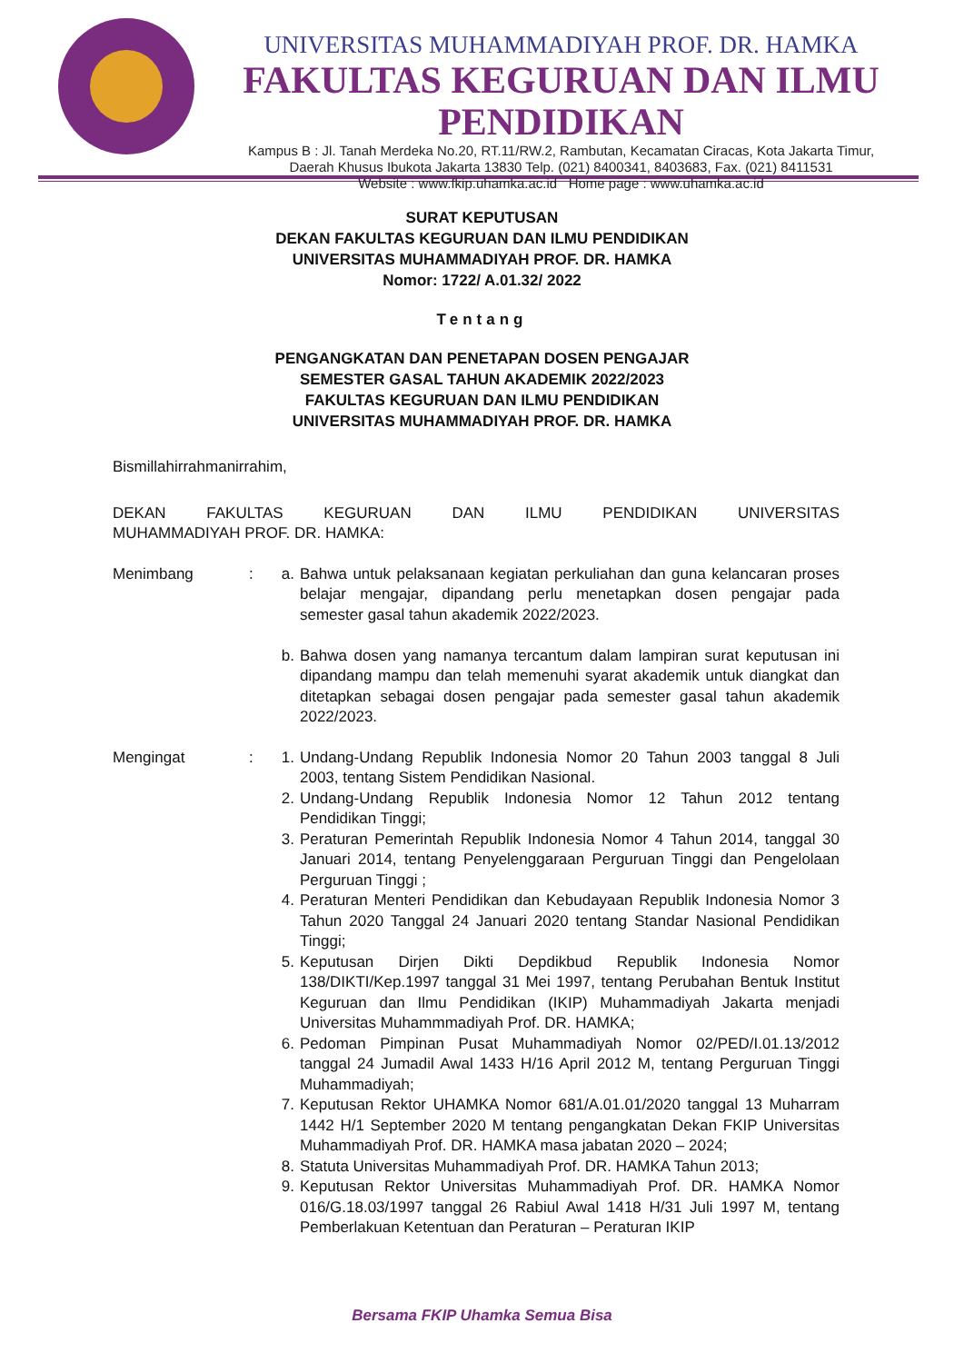UNIVERSITAS MUHAMMADIYAH PROF. DR. HAMKA
FAKULTAS KEGURUAN DAN ILMU PENDIDIKAN
Kampus B : Jl. Tanah Merdeka No.20, RT.11/RW.2, Rambutan, Kecamatan Ciracas, Kota Jakarta Timur,
Daerah Khusus Ibukota Jakarta 13830 Telp. (021) 8400341, 8403683, Fax. (021) 8411531
Website : www.fkip.uhamka.ac.id Home page : www.uhamka.ac.id
SURAT KEPUTUSAN
DEKAN FAKULTAS KEGURUAN DAN ILMU PENDIDIKAN
UNIVERSITAS MUHAMMADIYAH PROF. DR. HAMKA
Nomor: 1722/ A.01.32/ 2022
Tentang
PENGANGKATAN DAN PENETAPAN DOSEN PENGAJAR
SEMESTER GASAL TAHUN AKADEMIK 2022/2023
FAKULTAS KEGURUAN DAN ILMU PENDIDIKAN
UNIVERSITAS MUHAMMADIYAH PROF. DR. HAMKA
Bismillahirrahmanirrahim,
DEKAN FAKULTAS KEGURUAN DAN ILMU PENDIDIKAN UNIVERSITAS
MUHAMMADIYAH PROF. DR. HAMKA:
Menimbang : a. Bahwa untuk pelaksanaan kegiatan perkuliahan dan guna kelancaran proses belajar mengajar, dipandang perlu menetapkan dosen pengajar pada semester gasal tahun akademik 2022/2023.
b. Bahwa dosen yang namanya tercantum dalam lampiran surat keputusan ini dipandang mampu dan telah memenuhi syarat akademik untuk diangkat dan ditetapkan sebagai dosen pengajar pada semester gasal tahun akademik 2022/2023.
Mengingat : 1. Undang-Undang Republik Indonesia Nomor 20 Tahun 2003 tanggal 8 Juli 2003, tentang Sistem Pendidikan Nasional.
2. Undang-Undang Republik Indonesia Nomor 12 Tahun 2012 tentang Pendidikan Tinggi;
3. Peraturan Pemerintah Republik Indonesia Nomor 4 Tahun 2014, tanggal 30 Januari 2014, tentang Penyelenggaraan Perguruan Tinggi dan Pengelolaan Perguruan Tinggi ;
4. Peraturan Menteri Pendidikan dan Kebudayaan Republik Indonesia Nomor 3 Tahun 2020 Tanggal 24 Januari 2020 tentang Standar Nasional Pendidikan Tinggi;
5. Keputusan Dirjen Dikti Depdikbud Republik Indonesia Nomor 138/DIKTI/Kep.1997 tanggal 31 Mei 1997, tentang Perubahan Bentuk Institut Keguruan dan Ilmu Pendidikan (IKIP) Muhammadiyah Jakarta menjadi Universitas Muhammmadiyah Prof. DR. HAMKA;
6. Pedoman Pimpinan Pusat Muhammadiyah Nomor 02/PED/I.01.13/2012 tanggal 24 Jumadil Awal 1433 H/16 April 2012 M, tentang Perguruan Tinggi Muhammadiyah;
7. Keputusan Rektor UHAMKA Nomor 681/A.01.01/2020 tanggal 13 Muharram 1442 H/1 September 2020 M tentang pengangkatan Dekan FKIP Universitas Muhammadiyah Prof. DR. HAMKA masa jabatan 2020 – 2024;
8. Statuta Universitas Muhammadiyah Prof. DR. HAMKA Tahun 2013;
9. Keputusan Rektor Universitas Muhammadiyah Prof. DR. HAMKA Nomor 016/G.18.03/1997 tanggal 26 Rabiul Awal 1418 H/31 Juli 1997 M, tentang Pemberlakuan Ketentuan dan Peraturan – Peraturan IKIP
Bersama FKIP Uhamka Semua Bisa